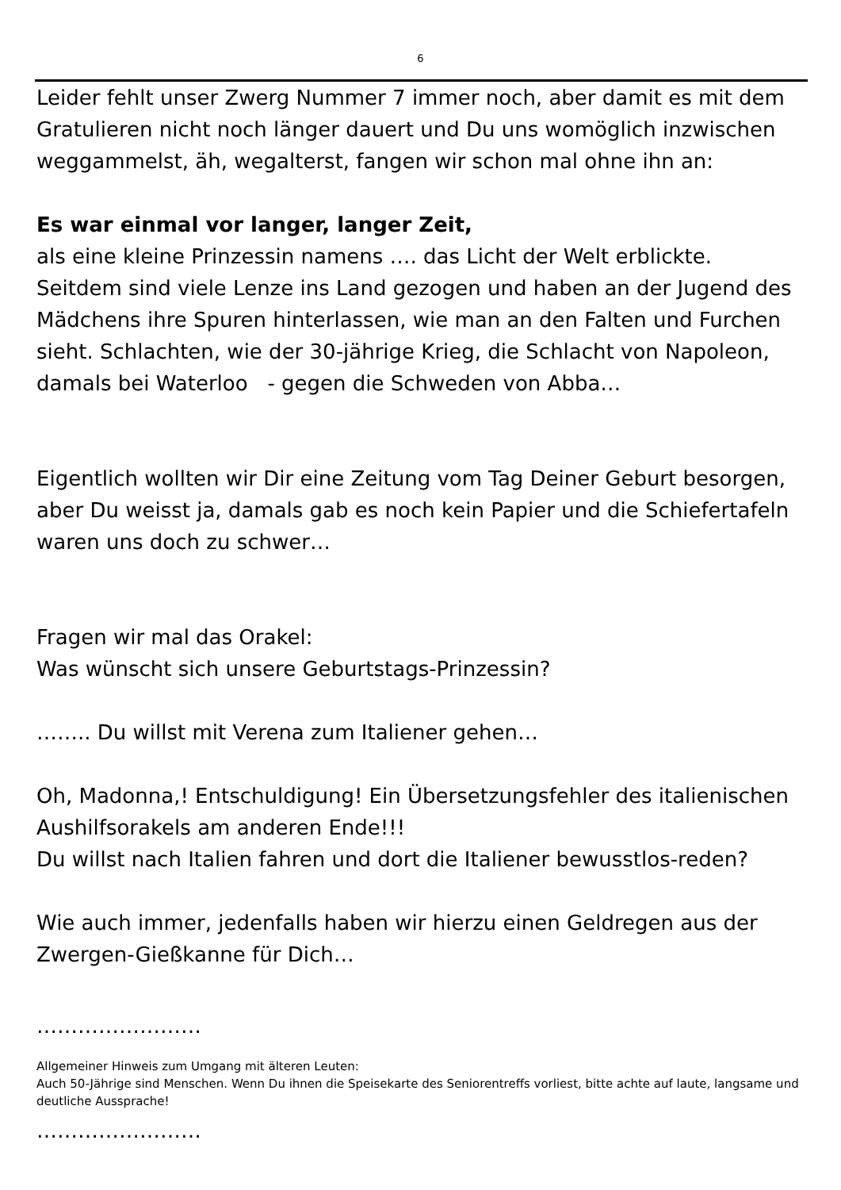6
Leider fehlt unser Zwerg Nummer 7 immer noch, aber damit es mit dem Gratulieren nicht noch länger dauert und Du uns womöglich inzwischen weggammelst, äh, wegalterst, fangen wir schon mal ohne ihn an:
Es war einmal vor langer, langer Zeit,
als eine kleine Prinzessin namens …. das Licht der Welt erblickte.
Seitdem sind viele Lenze ins Land gezogen und haben an der Jugend des Mädchens ihre Spuren hinterlassen, wie man an den Falten und Furchen sieht. Schlachten, wie der 30-jährige Krieg, die Schlacht von Napoleon, damals bei Waterloo - gegen die Schweden von Abba…
Eigentlich wollten wir Dir eine Zeitung vom Tag Deiner Geburt besorgen, aber Du weisst ja, damals gab es noch kein Papier und die Schiefertafeln waren uns doch zu schwer…
Fragen wir mal das Orakel:
Was wünscht sich unsere Geburtstags-Prinzessin?
…….. Du willst mit Verena zum Italiener gehen…
Oh, Madonna,! Entschuldigung! Ein Übersetzungsfehler des italienischen Aushilfsorakels am anderen Ende!!!
Du willst nach Italien fahren und dort die Italiener bewusstlos-reden?
Wie auch immer, jedenfalls haben wir hierzu einen Geldregen aus der Zwergen-Gießkanne für Dich…
……………………
Allgemeiner Hinweis zum Umgang mit älteren Leuten:
Auch 50-Jährige sind Menschen. Wenn Du ihnen die Speisekarte des Seniorentreffs vorliest, bitte achte auf laute, langsame und deutliche Aussprache!
……………………